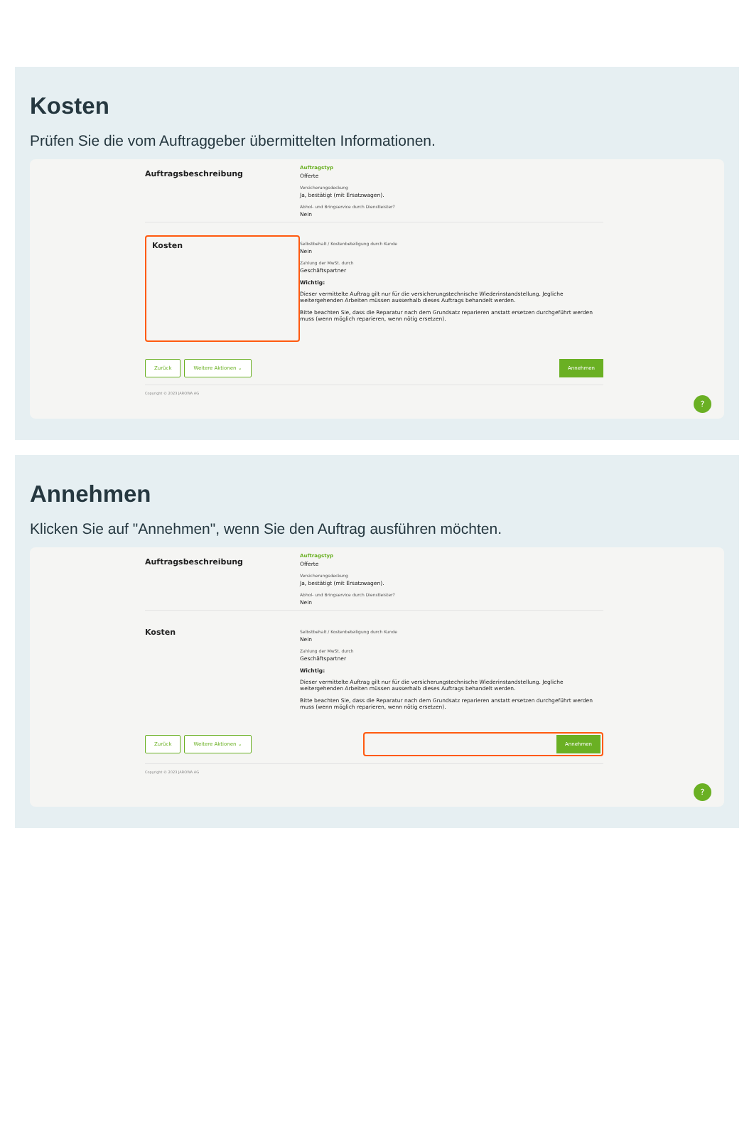Kosten
Prüfen Sie die vom Auftraggeber übermittelten Informationen.
Auftragsbeschreibung
Auftragstyp
Offerte
Versicherungsdeckung
Ja, bestätigt (mit Ersatzwagen).
Abhol- und Bringservice durch Dienstleister?
Nein
Kosten
Selbstbehalt / Kostenbeteiligung durch Kunde
Nein
Zahlung der MwSt. durch
Geschäftspartner
Wichtig:
Dieser vermittelte Auftrag gilt nur für die versicherungstechnische Wiederinstandstellung. Jegliche weitergehenden Arbeiten müssen ausserhalb dieses Auftrags behandelt werden.
Bitte beachten Sie, dass die Reparatur nach dem Grundsatz reparieren anstatt ersetzen durchgeführt werden muss (wenn möglich reparieren, wenn nötig ersetzen).
Zurück Weitere Aktionen ⌄ Annehmen
Copyright © 2023 JAROWA AG
?
Annehmen
Klicken Sie auf "Annehmen", wenn Sie den Auftrag ausführen möchten.
Auftragsbeschreibung
Auftragstyp
Offerte
Versicherungsdeckung
Ja, bestätigt (mit Ersatzwagen).
Abhol- und Bringservice durch Dienstleister?
Nein
Kosten
Selbstbehalt / Kostenbeteiligung durch Kunde
Nein
Zahlung der MwSt. durch
Geschäftspartner
Wichtig:
Dieser vermittelte Auftrag gilt nur für die versicherungstechnische Wiederinstandstellung. Jegliche weitergehenden Arbeiten müssen ausserhalb dieses Auftrags behandelt werden.
Bitte beachten Sie, dass die Reparatur nach dem Grundsatz reparieren anstatt ersetzen durchgeführt werden muss (wenn möglich reparieren, wenn nötig ersetzen).
Zurück Weitere Aktionen ⌄ Annehmen
Copyright © 2023 JAROWA AG
?